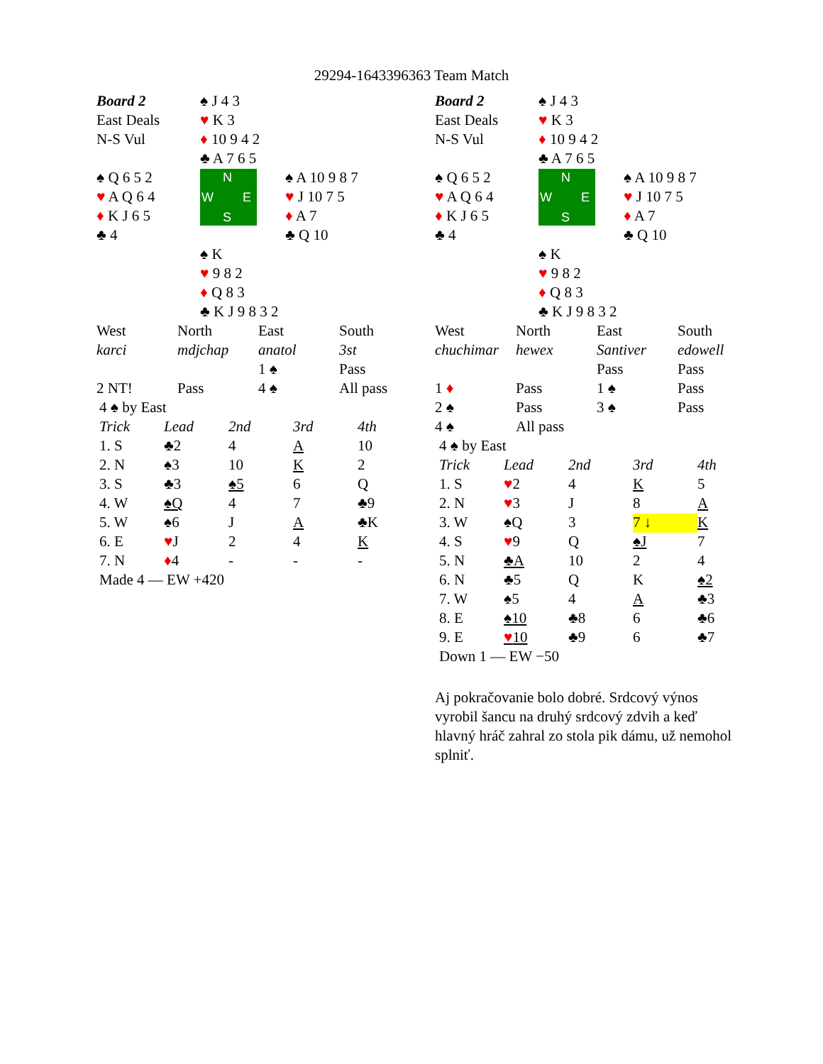29294-1643396363 Team Match
| Board 2 | ♠ J 4 3 | |
| East Deals | ♥ K 3 | |
| N-S Vul | ♦ 10 9 4 2 | |
| | ♣ A 7 6 5 | |
| ♠ Q 6 5 2 | N W E S | ♠ A 10 9 8 7 |
| ♥ A Q 6 4 | | ♥ J 10 7 5 |
| ♦ K J 6 5 | | ♦ A 7 |
| ♣ 4 | | ♣ Q 10 |
| | ♠ K | |
| | ♥ 9 8 2 | |
| | ♦ Q 8 3 | |
| | ♣ K J 9 8 3 2 | |
| West | North | East | South |
| karci | mdjchap | anatol | 3st |
| | | 1 ♠ | Pass |
| 2 NT! | Pass | 4 ♠ | All pass |
| 4 ♠ by East | | | | |
| Trick | Lead | 2nd | 3rd | 4th |
| 1. S | ♣2 | 4 | A | 10 |
| 2. N | ♠3 | 10 | K | 2 |
| 3. S | ♣3 | ♠5 | 6 | Q |
| 4. W | ♠Q | 4 | 7 | ♣9 |
| 5. W | ♠6 | J | A | ♣K |
| 6. E | ♥ J | 2 | 4 | K |
| 7. N | ♦ 4 | - | - | - |
| Made 4 — EW +420 | | | | |
| Board 2 | ♠ J 4 3 | |
| East Deals | ♥ K 3 | |
| N-S Vul | ♦ 10 9 4 2 | |
| | ♣ A 7 6 5 | |
| ♠ Q 6 5 2 | N W E S | ♠ A 10 9 8 7 |
| ♥ A Q 6 4 | | ♥ J 10 7 5 |
| ♦ K J 6 5 | | ♦ A 7 |
| ♣ 4 | | ♣ Q 10 |
| | ♠ K | |
| | ♥ 9 8 2 | |
| | ♦ Q 8 3 | |
| | ♣ K J 9 8 3 2 | |
| West | North | East | South |
| chuchimar | hewex | Santiver | edowell |
| | | Pass | Pass |
| 1 ♦ | Pass | 1 ♠ | Pass |
| 2 ♠ | Pass | 3 ♠ | Pass |
| 4 ♠ | All pass | | |
| 4 ♠ by East | | | | |
| Trick | Lead | 2nd | 3rd | 4th |
| 1. S | ♥ 2 | 4 | K | 5 |
| 2. N | ♥ 3 | J | 8 | A |
| 3. W | ♠Q | 3 | 7 ↓ | K |
| 4. S | ♥ 9 | Q | ♠J | 7 |
| 5. N | ♣A | 10 | 2 | 4 |
| 6. N | ♣5 | Q | K | ♠2 |
| 7. W | ♠5 | 4 | A | ♣3 |
| 8. E | ♠10 | ♣8 | 6 | ♣6 |
| 9. E | ♥ 10 | ♣9 | 6 | ♣7 |
| Down 1 — EW −50 | | | | |
Aj pokračovanie bolo dobré. Srdcový výnos vyrobil šancu na druhý srdcový zdvih a keď hlavný hráč zahral zo stola pik dámu, už nemohol splniť.